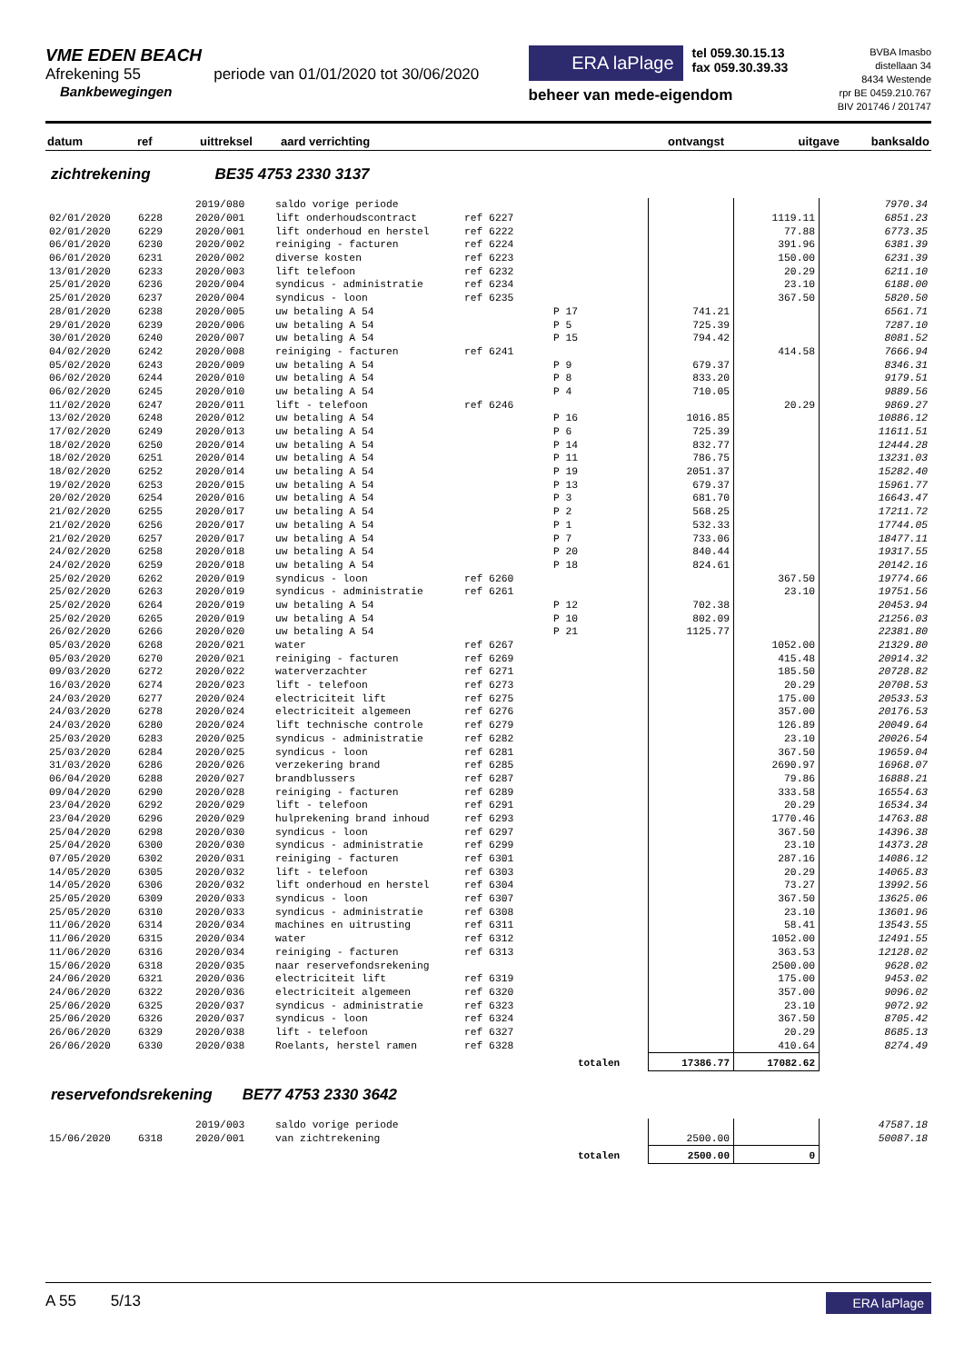VME EDEN BEACH
Afrekening 55 periode van 01/01/2020 tot 30/06/2020
Bankbewegingen
ERA laPlage
tel 059.30.15.13
fax 059.30.39.33
beheer van mede-eigendom
BVBA Imasbo
distellaan 34
8434 Westende
rpr BE 0459.210.767
BIV 201746 / 201747
| datum | ref | uittreksel | aard verrichting | ontvangst | uitgave | banksaldo |
| --- | --- | --- | --- | --- | --- | --- |
zichtrekening BE35 4753 2330 3137
| | | 2019/080 | saldo vorige periode | | | | | 7970.34 |
| 02/01/2020 | 6228 | 2020/001 | lift onderhoudscontract | ref 6227 | | | 1119.11 | 6851.23 |
| 02/01/2020 | 6229 | 2020/001 | lift onderhoud en herstel | ref 6222 | | | 77.88 | 6773.35 |
| 06/01/2020 | 6230 | 2020/002 | reiniging - facturen | ref 6224 | | | 391.96 | 6381.39 |
| 06/01/2020 | 6231 | 2020/002 | diverse kosten | ref 6223 | | | 150.00 | 6231.39 |
| 13/01/2020 | 6233 | 2020/003 | lift telefoon | ref 6232 | | | 20.29 | 6211.10 |
| 25/01/2020 | 6236 | 2020/004 | syndicus - administratie | ref 6234 | | | 23.10 | 6188.00 |
| 25/01/2020 | 6237 | 2020/004 | syndicus - loon | ref 6235 | | | 367.50 | 5820.50 |
| 28/01/2020 | 6238 | 2020/005 | uw betaling A 54 | | P 17 | 741.21 | | 6561.71 |
| 29/01/2020 | 6239 | 2020/006 | uw betaling A 54 | | P 5 | 725.39 | | 7287.10 |
| 30/01/2020 | 6240 | 2020/007 | uw betaling A 54 | | P 15 | 794.42 | | 8081.52 |
| 04/02/2020 | 6242 | 2020/008 | reiniging - facturen | ref 6241 | | | 414.58 | 7666.94 |
| 05/02/2020 | 6243 | 2020/009 | uw betaling A 54 | | P 9 | 679.37 | | 8346.31 |
| 06/02/2020 | 6244 | 2020/010 | uw betaling A 54 | | P 8 | 833.20 | | 9179.51 |
| 06/02/2020 | 6245 | 2020/010 | uw betaling A 54 | | P 4 | 710.05 | | 9889.56 |
| 11/02/2020 | 6247 | 2020/011 | lift - telefoon | ref 6246 | | | 20.29 | 9869.27 |
| 13/02/2020 | 6248 | 2020/012 | uw betaling A 54 | | P 16 | 1016.85 | | 10886.12 |
| 17/02/2020 | 6249 | 2020/013 | uw betaling A 54 | | P 6 | 725.39 | | 11611.51 |
| 18/02/2020 | 6250 | 2020/014 | uw betaling A 54 | | P 14 | 832.77 | | 12444.28 |
| 18/02/2020 | 6251 | 2020/014 | uw betaling A 54 | | P 11 | 786.75 | | 13231.03 |
| 18/02/2020 | 6252 | 2020/014 | uw betaling A 54 | | P 19 | 2051.37 | | 15282.40 |
| 19/02/2020 | 6253 | 2020/015 | uw betaling A 54 | | P 13 | 679.37 | | 15961.77 |
| 20/02/2020 | 6254 | 2020/016 | uw betaling A 54 | | P 3 | 681.70 | | 16643.47 |
| 21/02/2020 | 6255 | 2020/017 | uw betaling A 54 | | P 2 | 568.25 | | 17211.72 |
| 21/02/2020 | 6256 | 2020/017 | uw betaling A 54 | | P 1 | 532.33 | | 17744.05 |
| 21/02/2020 | 6257 | 2020/017 | uw betaling A 54 | | P 7 | 733.06 | | 18477.11 |
| 24/02/2020 | 6258 | 2020/018 | uw betaling A 54 | | P 20 | 840.44 | | 19317.55 |
| 24/02/2020 | 6259 | 2020/018 | uw betaling A 54 | | P 18 | 824.61 | | 20142.16 |
| 25/02/2020 | 6262 | 2020/019 | syndicus - loon | ref 6260 | | | 367.50 | 19774.66 |
| 25/02/2020 | 6263 | 2020/019 | syndicus - administratie | ref 6261 | | | 23.10 | 19751.56 |
| 25/02/2020 | 6264 | 2020/019 | uw betaling A 54 | | P 12 | 702.38 | | 20453.94 |
| 25/02/2020 | 6265 | 2020/019 | uw betaling A 54 | | P 10 | 802.09 | | 21256.03 |
| 26/02/2020 | 6266 | 2020/020 | uw betaling A 54 | | P 21 | 1125.77 | | 22381.80 |
| 05/03/2020 | 6268 | 2020/021 | water | ref 6267 | | | 1052.00 | 21329.80 |
| 05/03/2020 | 6270 | 2020/021 | reiniging - facturen | ref 6269 | | | 415.48 | 20914.32 |
| 09/03/2020 | 6272 | 2020/022 | waterverzachter | ref 6271 | | | 185.50 | 20728.82 |
| 16/03/2020 | 6274 | 2020/023 | lift - telefoon | ref 6273 | | | 20.29 | 20708.53 |
| 24/03/2020 | 6277 | 2020/024 | electriciteit lift | ref 6275 | | | 175.00 | 20533.53 |
| 24/03/2020 | 6278 | 2020/024 | electriciteit algemeen | ref 6276 | | | 357.00 | 20176.53 |
| 24/03/2020 | 6280 | 2020/024 | lift technische controle | ref 6279 | | | 126.89 | 20049.64 |
| 25/03/2020 | 6283 | 2020/025 | syndicus - administratie | ref 6282 | | | 23.10 | 20026.54 |
| 25/03/2020 | 6284 | 2020/025 | syndicus - loon | ref 6281 | | | 367.50 | 19659.04 |
| 31/03/2020 | 6286 | 2020/026 | verzekering brand | ref 6285 | | | 2690.97 | 16968.07 |
| 06/04/2020 | 6288 | 2020/027 | brandblussers | ref 6287 | | | 79.86 | 16888.21 |
| 09/04/2020 | 6290 | 2020/028 | reiniging - facturen | ref 6289 | | | 333.58 | 16554.63 |
| 23/04/2020 | 6292 | 2020/029 | lift - telefoon | ref 6291 | | | 20.29 | 16534.34 |
| 23/04/2020 | 6296 | 2020/029 | hulprekening brand inhoud | ref 6293 | | | 1770.46 | 14763.88 |
| 25/04/2020 | 6298 | 2020/030 | syndicus - loon | ref 6297 | | | 367.50 | 14396.38 |
| 25/04/2020 | 6300 | 2020/030 | syndicus - administratie | ref 6299 | | | 23.10 | 14373.28 |
| 07/05/2020 | 6302 | 2020/031 | reiniging - facturen | ref 6301 | | | 287.16 | 14086.12 |
| 14/05/2020 | 6305 | 2020/032 | lift - telefoon | ref 6303 | | | 20.29 | 14065.83 |
| 14/05/2020 | 6306 | 2020/032 | lift onderhoud en herstel | ref 6304 | | | 73.27 | 13992.56 |
| 25/05/2020 | 6309 | 2020/033 | syndicus - loon | ref 6307 | | | 367.50 | 13625.06 |
| 25/05/2020 | 6310 | 2020/033 | syndicus - administratie | ref 6308 | | | 23.10 | 13601.96 |
| 11/06/2020 | 6314 | 2020/034 | machines en uitrusting | ref 6311 | | | 58.41 | 13543.55 |
| 11/06/2020 | 6315 | 2020/034 | water | ref 6312 | | | 1052.00 | 12491.55 |
| 11/06/2020 | 6316 | 2020/034 | reiniging - facturen | ref 6313 | | | 363.53 | 12128.02 |
| 15/06/2020 | 6318 | 2020/035 | naar reservefondsrekening | | | | 2500.00 | 9628.02 |
| 24/06/2020 | 6321 | 2020/036 | electriciteit lift | ref 6319 | | | 175.00 | 9453.02 |
| 24/06/2020 | 6322 | 2020/036 | electriciteit algemeen | ref 6320 | | | 357.00 | 9096.02 |
| 25/06/2020 | 6325 | 2020/037 | syndicus - administratie | ref 6323 | | | 23.10 | 9072.92 |
| 25/06/2020 | 6326 | 2020/037 | syndicus - loon | ref 6324 | | | 367.50 | 8705.42 |
| 26/06/2020 | 6329 | 2020/038 | lift - telefoon | ref 6327 | | | 20.29 | 8685.13 |
| 26/06/2020 | 6330 | 2020/038 | Roelants, herstel ramen | ref 6328 | | | 410.64 | 8274.49 |
| | | | | | totalen | 17386.77 | 17082.62 | |
reservefondsrekening BE77 4753 2330 3642
| | | 2019/003 | saldo vorige periode | | | | | 47587.18 |
| 15/06/2020 | 6318 | 2020/001 | van zichtrekening | | | 2500.00 | | 50087.18 |
| | | | | | totalen | 2500.00 | 0 | |
A 55 5/13
ERA laPlage